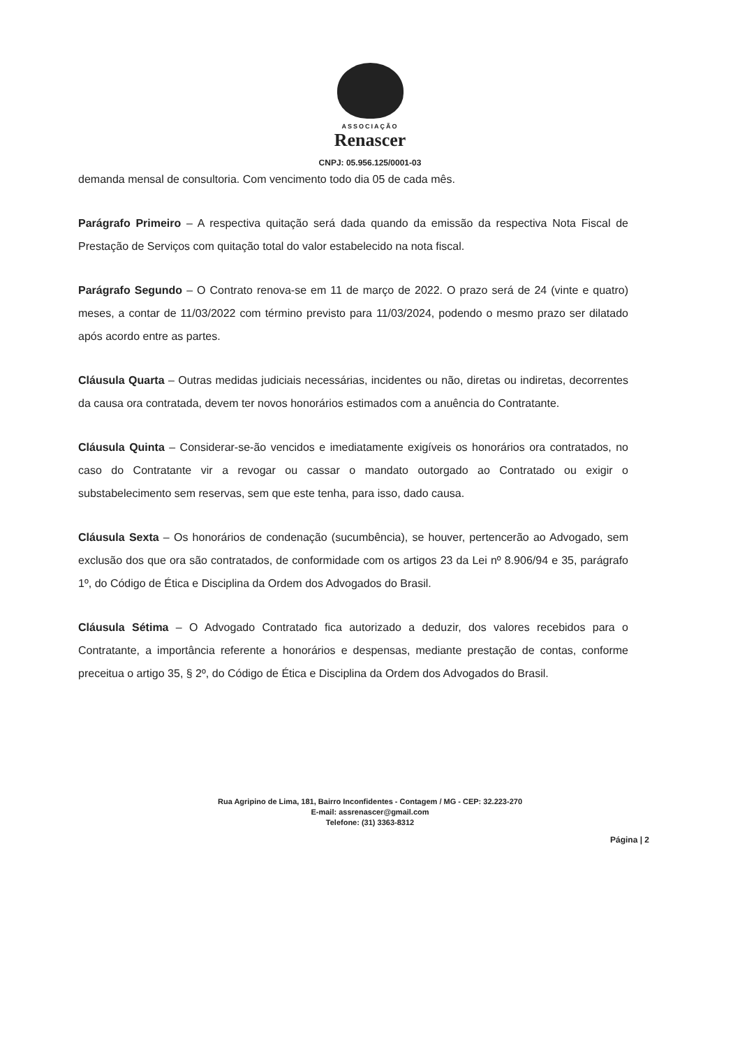ASSOCIAÇÃO
Renascer
CNPJ: 05.956.125/0001-03
demanda mensal de consultoria. Com vencimento todo dia 05 de cada mês.
Parágrafo Primeiro – A respectiva quitação será dada quando da emissão da respectiva Nota Fiscal de Prestação de Serviços com quitação total do valor estabelecido na nota fiscal.
Parágrafo Segundo – O Contrato renova-se em 11 de março de 2022. O prazo será de 24 (vinte e quatro) meses, a contar de 11/03/2022 com término previsto para 11/03/2024, podendo o mesmo prazo ser dilatado após acordo entre as partes.
Cláusula Quarta – Outras medidas judiciais necessárias, incidentes ou não, diretas ou indiretas, decorrentes da causa ora contratada, devem ter novos honorários estimados com a anuência do Contratante.
Cláusula Quinta – Considerar-se-ão vencidos e imediatamente exigíveis os honorários ora contratados, no caso do Contratante vir a revogar ou cassar o mandato outorgado ao Contratado ou exigir o substabelecimento sem reservas, sem que este tenha, para isso, dado causa.
Cláusula Sexta – Os honorários de condenação (sucumbência), se houver, pertencerão ao Advogado, sem exclusão dos que ora são contratados, de conformidade com os artigos 23 da Lei nº 8.906/94 e 35, parágrafo 1º, do Código de Ética e Disciplina da Ordem dos Advogados do Brasil.
Cláusula Sétima – O Advogado Contratado fica autorizado a deduzir, dos valores recebidos para o Contratante, a importância referente a honorários e despensas, mediante prestação de contas, conforme preceitua o artigo 35, § 2º, do Código de Ética e Disciplina da Ordem dos Advogados do Brasil.
Rua Agripino de Lima, 181, Bairro Inconfidentes - Contagem / MG - CEP: 32.223-270
E-mail: assrenascer@gmail.com
Telefone: (31) 3363-8312
Página | 2